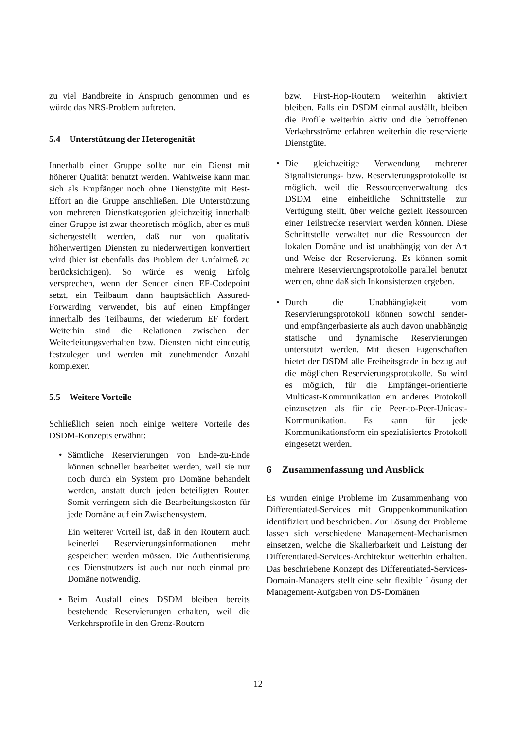zu viel Bandbreite in Anspruch genommen und es würde das NRS-Problem auftreten.
5.4 Unterstützung der Heterogenität
Innerhalb einer Gruppe sollte nur ein Dienst mit höherer Qualität benutzt werden. Wahlweise kann man sich als Empfänger noch ohne Dienstgüte mit Best-Effort an die Gruppe anschließen. Die Unterstützung von mehreren Dienstkategorien gleichzeitig innerhalb einer Gruppe ist zwar theoretisch möglich, aber es muß sichergestellt werden, daß nur von qualitativ höherwertigen Diensten zu niederwertigen konvertiert wird (hier ist ebenfalls das Problem der Unfairneß zu berücksichtigen). So würde es wenig Erfolg versprechen, wenn der Sender einen EF-Codepoint setzt, ein Teilbaum dann hauptsächlich Assured-Forwarding verwendet, bis auf einen Empfänger innerhalb des Teilbaums, der wiederum EF fordert. Weiterhin sind die Relationen zwischen den Weiterleitungsverhalten bzw. Diensten nicht eindeutig festzulegen und werden mit zunehmender Anzahl komplexer.
5.5 Weitere Vorteile
Schließlich seien noch einige weitere Vorteile des DSDM-Konzepts erwähnt:
• Sämtliche Reservierungen von Ende-zu-Ende können schneller bearbeitet werden, weil sie nur noch durch ein System pro Domäne behandelt werden, anstatt durch jeden beteiligten Router. Somit verringern sich die Bearbeitungskosten für jede Domäne auf ein Zwischensystem.
Ein weiterer Vorteil ist, daß in den Routern auch keinerlei Reservierungsinformationen mehr gespeichert werden müssen. Die Authentisierung des Dienstnutzers ist auch nur noch einmal pro Domäne notwendig.
• Beim Ausfall eines DSDM bleiben bereits bestehende Reservierungen erhalten, weil die Verkehrsprofile in den Grenz-Routern
bzw. First-Hop-Routern weiterhin aktiviert bleiben. Falls ein DSDM einmal ausfällt, bleiben die Profile weiterhin aktiv und die betroffenen Verkehrsströme erfahren weiterhin die reservierte Dienstgüte.
• Die gleichzeitige Verwendung mehrerer Signalisierungs- bzw. Reservierungsprotokolle ist möglich, weil die Ressourcenverwaltung des DSDM eine einheitliche Schnittstelle zur Verfügung stellt, über welche gezielt Ressourcen einer Teilstrecke reserviert werden können. Diese Schnittstelle verwaltet nur die Ressourcen der lokalen Domäne und ist unabhängig von der Art und Weise der Reservierung. Es können somit mehrere Reservierungsprotokolle parallel benutzt werden, ohne daß sich Inkonsistenzen ergeben.
• Durch die Unabhängigkeit vom Reservierungsprotokoll können sowohl sender- und empfängerbasierte als auch davon unabhängig statische und dynamische Reservierungen unterstützt werden. Mit diesen Eigenschaften bietet der DSDM alle Freiheitsgrade in bezug auf die möglichen Reservierungsprotokolle. So wird es möglich, für die Empfänger-orientierte Multicast-Kommunikation ein anderes Protokoll einzusetzen als für die Peer-to-Peer-Unicast-Kommunikation. Es kann für jede Kommunikationsform ein spezialisiertes Protokoll eingesetzt werden.
6 Zusammenfassung und Ausblick
Es wurden einige Probleme im Zusammenhang von Differentiated-Services mit Gruppenkommunikation identifiziert und beschrieben. Zur Lösung der Probleme lassen sich verschiedene Management-Mechanismen einsetzen, welche die Skalierbarkeit und Leistung der Differentiated-Services-Architektur weiterhin erhalten. Das beschriebene Konzept des Differentiated-Services-Domain-Managers stellt eine sehr flexible Lösung der Management-Aufgaben von DS-Domänen
12